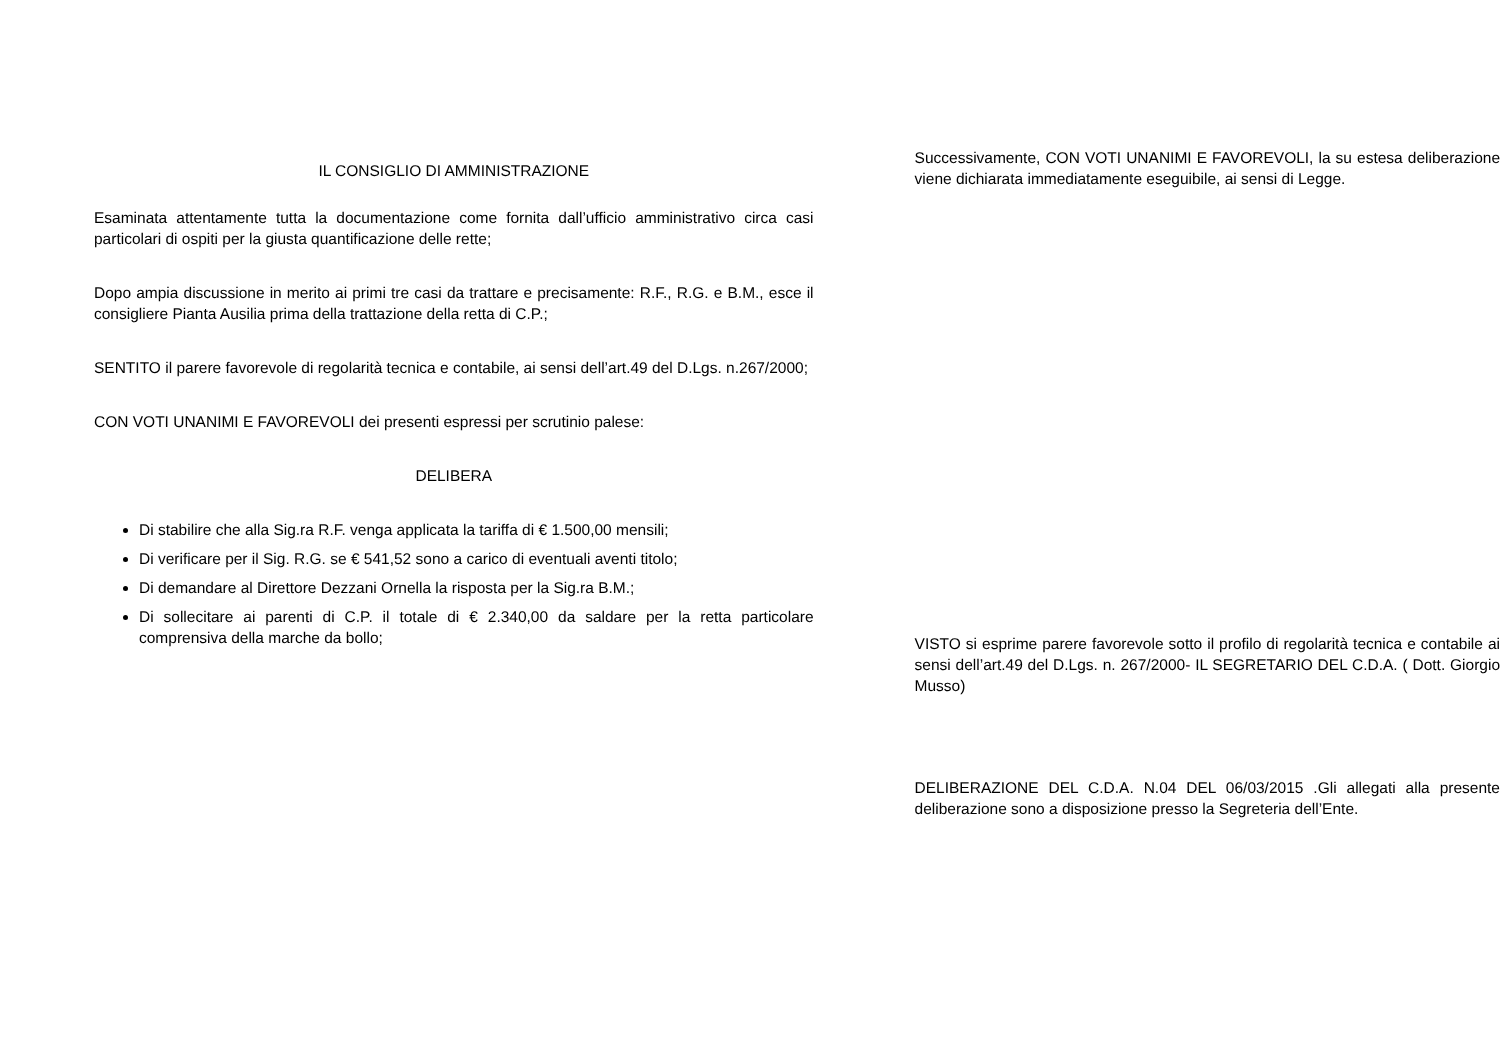IL CONSIGLIO DI AMMINISTRAZIONE
Esaminata attentamente tutta la documentazione come fornita dall’ufficio amministrativo circa casi particolari di ospiti per la giusta quantificazione delle rette;
Dopo ampia discussione in merito ai primi tre casi da trattare e precisamente: R.F., R.G. e B.M., esce il consigliere Pianta Ausilia prima della trattazione della retta di C.P.;
SENTITO il parere favorevole di regolarità tecnica e contabile, ai sensi dell’art.49 del D.Lgs. n.267/2000;
CON VOTI UNANIMI E FAVOREVOLI dei presenti espressi per scrutinio palese:
DELIBERA
Di stabilire che alla Sig.ra R.F. venga applicata la tariffa di € 1.500,00 mensili;
Di verificare per il Sig. R.G. se € 541,52 sono a carico di eventuali aventi titolo;
Di demandare al Direttore Dezzani Ornella la risposta per la Sig.ra B.M.;
Di sollecitare ai parenti di C.P. il totale di € 2.340,00 da saldare per la retta particolare comprensiva della marche da bollo;
Successivamente, CON VOTI UNANIMI E FAVOREVOLI, la su estesa deliberazione viene dichiarata immediatamente eseguibile, ai sensi di Legge.
VISTO si esprime parere favorevole sotto il profilo di regolarità tecnica e contabile ai sensi dell’art.49 del D.Lgs. n. 267/2000- IL SEGRETARIO DEL C.D.A. ( Dott. Giorgio Musso)
DELIBERAZIONE DEL C.D.A. N.04 DEL 06/03/2015 .Gli allegati alla presente deliberazione sono a disposizione presso la Segreteria dell’Ente.